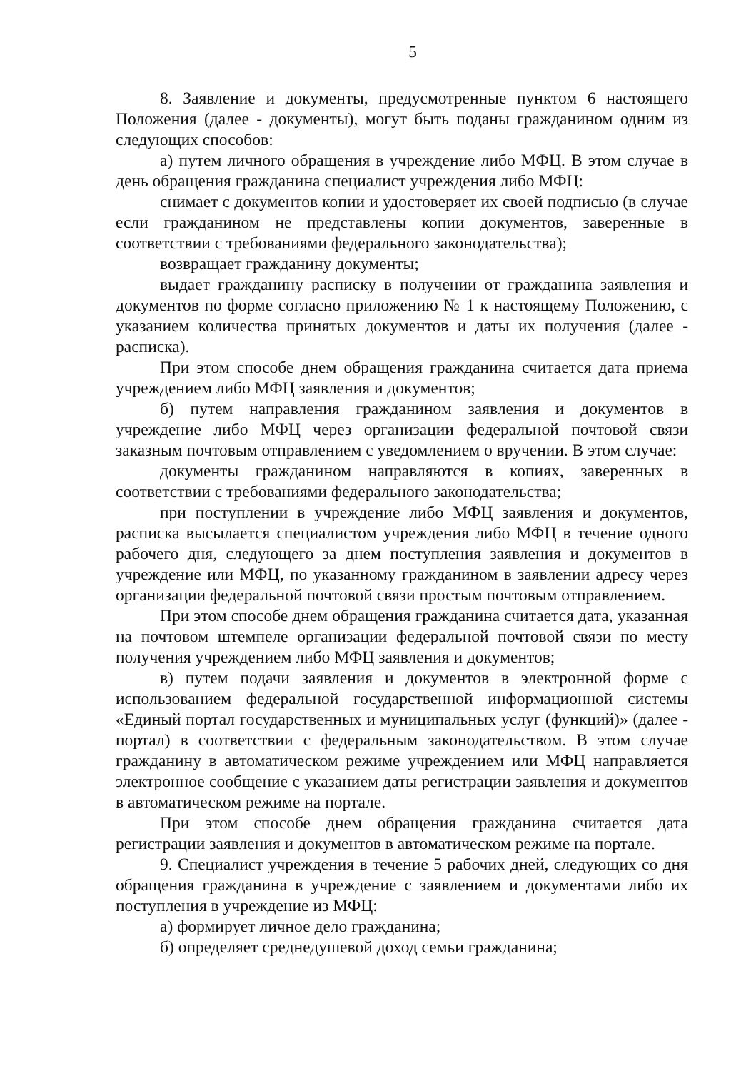5
8. Заявление и документы, предусмотренные пунктом 6 настоящего Положения (далее - документы), могут быть поданы гражданином одним из следующих способов:
а) путем личного обращения в учреждение либо МФЦ. В этом случае в день обращения гражданина специалист учреждения либо МФЦ:
снимает с документов копии и удостоверяет их своей подписью (в случае если гражданином не представлены копии документов, заверенные в соответствии с требованиями федерального законодательства);
возвращает гражданину документы;
выдает гражданину расписку в получении от гражданина заявления и документов по форме согласно приложению № 1 к настоящему Положению, с указанием количества принятых документов и даты их получения (далее - расписка).
При этом способе днем обращения гражданина считается дата приема учреждением либо МФЦ заявления и документов;
б) путем направления гражданином заявления и документов в учреждение либо МФЦ через организации федеральной почтовой связи заказным почтовым отправлением с уведомлением о вручении. В этом случае:
документы гражданином направляются в копиях, заверенных в соответствии с требованиями федерального законодательства;
при поступлении в учреждение либо МФЦ заявления и документов, расписка высылается специалистом учреждения либо МФЦ в течение одного рабочего дня, следующего за днем поступления заявления и документов в учреждение или МФЦ, по указанному гражданином в заявлении адресу через организации федеральной почтовой связи простым почтовым отправлением.
При этом способе днем обращения гражданина считается дата, указанная на почтовом штемпеле организации федеральной почтовой связи по месту получения учреждением либо МФЦ заявления и документов;
в) путем подачи заявления и документов в электронной форме с использованием федеральной государственной информационной системы «Единый портал государственных и муниципальных услуг (функций)» (далее - портал) в соответствии с федеральным законодательством. В этом случае гражданину в автоматическом режиме учреждением или МФЦ направляется электронное сообщение с указанием даты регистрации заявления и документов в автоматическом режиме на портале.
При этом способе днем обращения гражданина считается дата регистрации заявления и документов в автоматическом режиме на портале.
9. Специалист учреждения в течение 5 рабочих дней, следующих со дня обращения гражданина в учреждение с заявлением и документами либо их поступления в учреждение из МФЦ:
а) формирует личное дело гражданина;
б) определяет среднедушевой доход семьи гражданина;